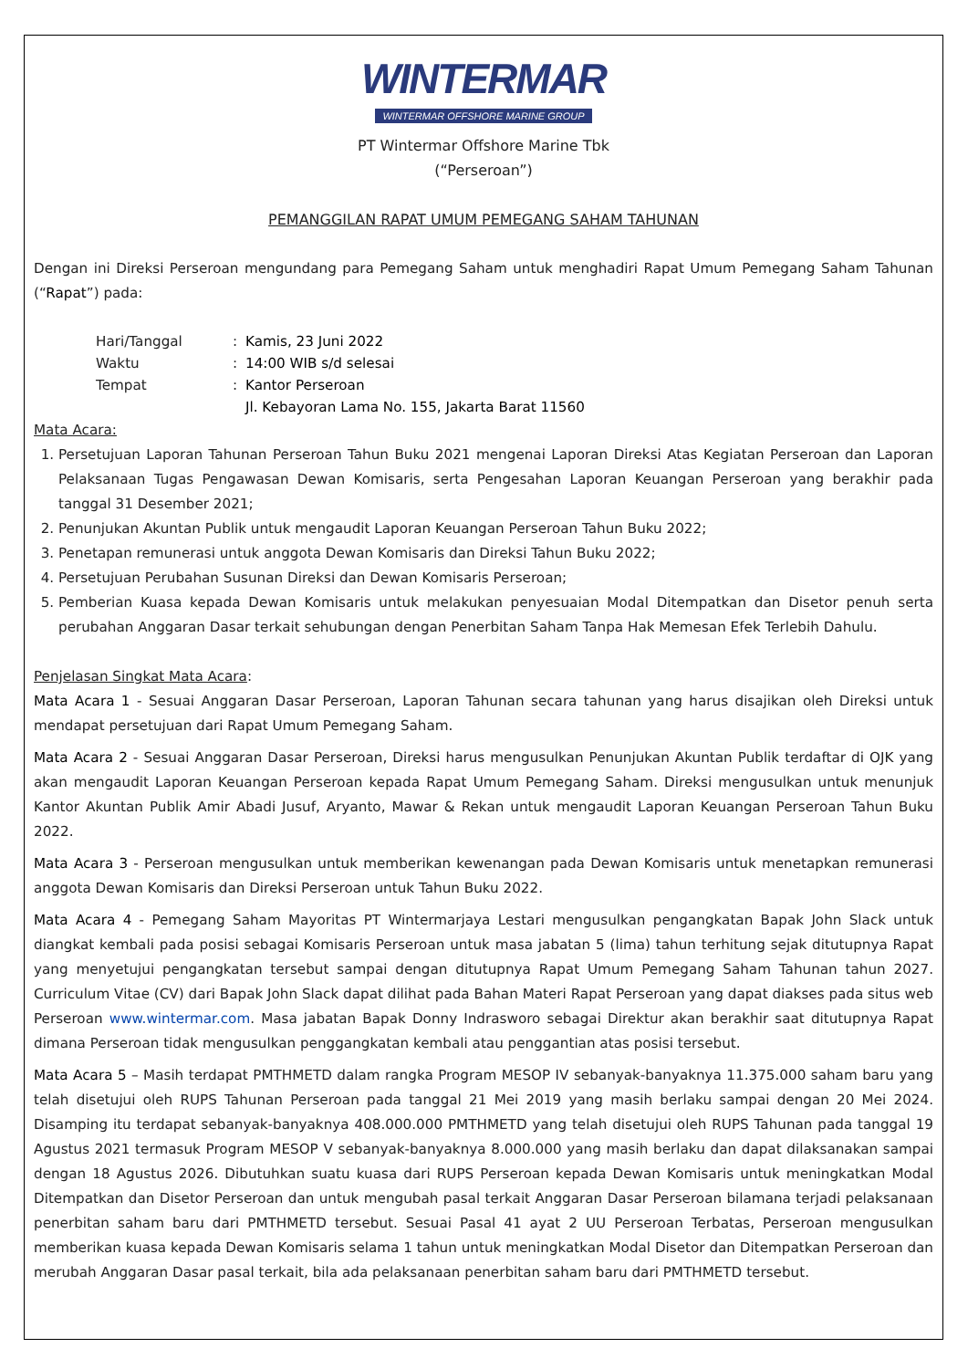WINTERMAR
WINTERMAR OFFSHORE MARINE GROUP
PT Wintermar Offshore Marine Tbk
(“Perseroan”)
PEMANGGILAN RAPAT UMUM PEMEGANG SAHAM TAHUNAN
Dengan ini Direksi Perseroan mengundang para Pemegang Saham untuk menghadiri Rapat Umum Pemegang Saham Tahunan (“Rapat”) pada:
| Hari/Tanggal | : | Kamis, 23 Juni 2022 |
| Waktu | : | 14:00 WIB s/d selesai |
| Tempat | : | Kantor Perseroan Jl. Kebayoran Lama No. 155, Jakarta Barat 11560 |
Mata Acara:
1. Persetujuan Laporan Tahunan Perseroan Tahun Buku 2021 mengenai Laporan Direksi Atas Kegiatan Perseroan dan Laporan Pelaksanaan Tugas Pengawasan Dewan Komisaris, serta Pengesahan Laporan Keuangan Perseroan yang berakhir pada tanggal 31 Desember 2021;
2. Penunjukan Akuntan Publik untuk mengaudit Laporan Keuangan Perseroan Tahun Buku 2022;
3. Penetapan remunerasi untuk anggota Dewan Komisaris dan Direksi Tahun Buku 2022;
4. Persetujuan Perubahan Susunan Direksi dan Dewan Komisaris Perseroan;
5. Pemberian Kuasa kepada Dewan Komisaris untuk melakukan penyesuaian Modal Ditempatkan dan Disetor penuh serta perubahan Anggaran Dasar terkait sehubungan dengan Penerbitan Saham Tanpa Hak Memesan Efek Terlebih Dahulu.
Penjelasan Singkat Mata Acara:
Mata Acara 1 - Sesuai Anggaran Dasar Perseroan, Laporan Tahunan secara tahunan yang harus disajikan oleh Direksi untuk mendapat persetujuan dari Rapat Umum Pemegang Saham.
Mata Acara 2 - Sesuai Anggaran Dasar Perseroan, Direksi harus mengusulkan Penunjukan Akuntan Publik terdaftar di OJK yang akan mengaudit Laporan Keuangan Perseroan kepada Rapat Umum Pemegang Saham. Direksi mengusulkan untuk menunjuk Kantor Akuntan Publik Amir Abadi Jusuf, Aryanto, Mawar & Rekan untuk mengaudit Laporan Keuangan Perseroan Tahun Buku 2022.
Mata Acara 3 - Perseroan mengusulkan untuk memberikan kewenangan pada Dewan Komisaris untuk menetapkan remunerasi anggota Dewan Komisaris dan Direksi Perseroan untuk Tahun Buku 2022.
Mata Acara 4 - Pemegang Saham Mayoritas PT Wintermarjaya Lestari mengusulkan pengangkatan Bapak John Slack untuk diangkat kembali pada posisi sebagai Komisaris Perseroan untuk masa jabatan 5 (lima) tahun terhitung sejak ditutupnya Rapat yang menyetujui pengangkatan tersebut sampai dengan ditutupnya Rapat Umum Pemegang Saham Tahunan tahun 2027. Curriculum Vitae (CV) dari Bapak John Slack dapat dilihat pada Bahan Materi Rapat Perseroan yang dapat diakses pada situs web Perseroan www.wintermar.com. Masa jabatan Bapak Donny Indrasworo sebagai Direktur akan berakhir saat ditutupnya Rapat dimana Perseroan tidak mengusulkan penggangkatan kembali atau penggantian atas posisi tersebut.
Mata Acara 5 – Masih terdapat PMTHMETD dalam rangka Program MESOP IV sebanyak-banyaknya 11.375.000 saham baru yang telah disetujui oleh RUPS Tahunan Perseroan pada tanggal 21 Mei 2019 yang masih berlaku sampai dengan 20 Mei 2024. Disamping itu terdapat sebanyak-banyaknya 408.000.000 PMTHMETD yang telah disetujui oleh RUPS Tahunan pada tanggal 19 Agustus 2021 termasuk Program MESOP V sebanyak-banyaknya 8.000.000 yang masih berlaku dan dapat dilaksanakan sampai dengan 18 Agustus 2026. Dibutuhkan suatu kuasa dari RUPS Perseroan kepada Dewan Komisaris untuk meningkatkan Modal Ditempatkan dan Disetor Perseroan dan untuk mengubah pasal terkait Anggaran Dasar Perseroan bilamana terjadi pelaksanaan penerbitan saham baru dari PMTHMETD tersebut. Sesuai Pasal 41 ayat 2 UU Perseroan Terbatas, Perseroan mengusulkan memberikan kuasa kepada Dewan Komisaris selama 1 tahun untuk meningkatkan Modal Disetor dan Ditempatkan Perseroan dan merubah Anggaran Dasar pasal terkait, bila ada pelaksanaan penerbitan saham baru dari PMTHMETD tersebut.